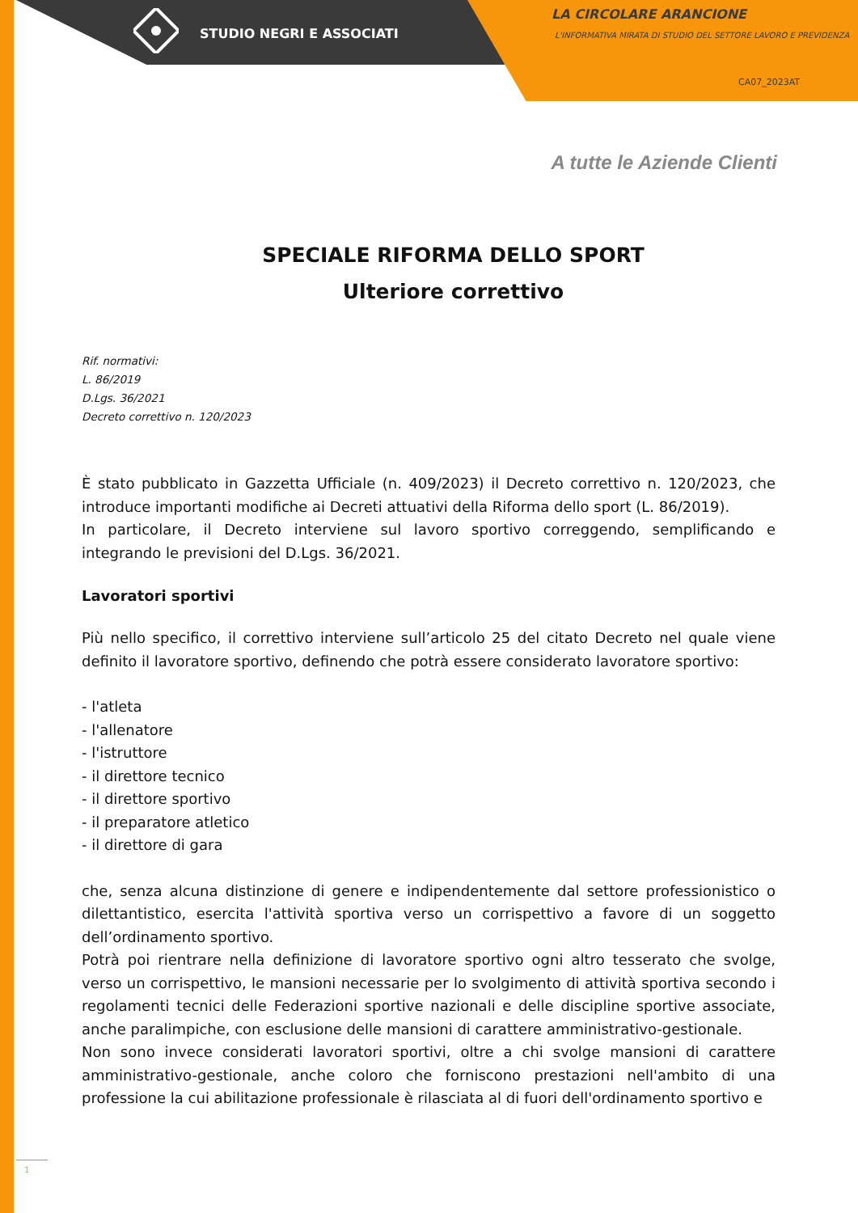STUDIO NEGRI E ASSOCIATI
LA CIRCOLARE ARANCIONE
L'INFORMATIVA MIRATA DI STUDIO DEL SETTORE LAVORO E PREVIDENZA
CA07_2023AT
A tutte le Aziende Clienti
SPECIALE RIFORMA DELLO SPORT
Ulteriore correttivo
Rif. normativi:
L. 86/2019
D.Lgs. 36/2021
Decreto correttivo n. 120/2023
È stato pubblicato in Gazzetta Ufficiale (n. 409/2023) il Decreto correttivo n. 120/2023, che introduce importanti modifiche ai Decreti attuativi della Riforma dello sport (L. 86/2019).
In particolare, il Decreto interviene sul lavoro sportivo correggendo, semplificando e integrando le previsioni del D.Lgs. 36/2021.
Lavoratori sportivi
Più nello specifico, il correttivo interviene sull’articolo 25 del citato Decreto nel quale viene definito il lavoratore sportivo, definendo che potrà essere considerato lavoratore sportivo:
- l'atleta
- l'allenatore
- l'istruttore
- il direttore tecnico
- il direttore sportivo
- il preparatore atletico
- il direttore di gara
che, senza alcuna distinzione di genere e indipendentemente dal settore professionistico o dilettantistico, esercita l'attività sportiva verso un corrispettivo a favore di un soggetto dell’ordinamento sportivo.
Potrà poi rientrare nella definizione di lavoratore sportivo ogni altro tesserato che svolge, verso un corrispettivo, le mansioni necessarie per lo svolgimento di attività sportiva secondo i regolamenti tecnici delle Federazioni sportive nazionali e delle discipline sportive associate, anche paralimpiche, con esclusione delle mansioni di carattere amministrativo-gestionale.
Non sono invece considerati lavoratori sportivi, oltre a chi svolge mansioni di carattere amministrativo-gestionale, anche coloro che forniscono prestazioni nell'ambito di una professione la cui abilitazione professionale è rilasciata al di fuori dell'ordinamento sportivo e
1